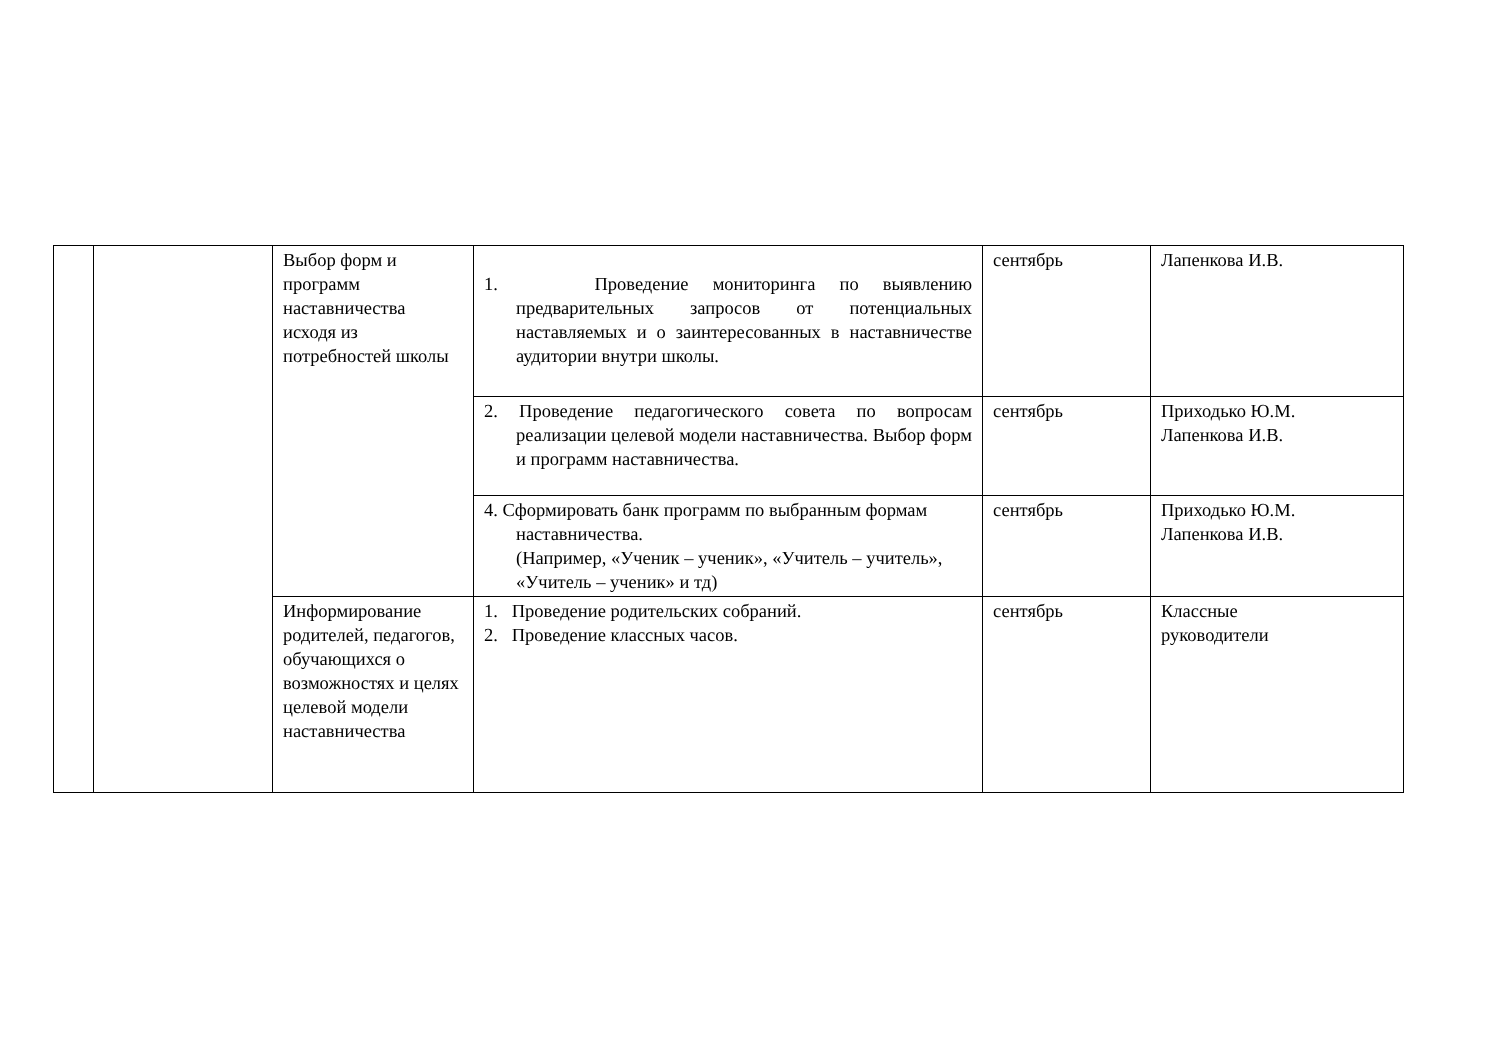| | | Выбор форм и программ наставничества исходя из потребностей школы | 1. Проведение мониторинга по выявлению предварительных запросов от потенциальных наставляемых и о заинтересованных в наставничестве аудитории внутри школы. | сентябрь | Лапенкова И.В. |
| | | | 2. Проведение педагогического совета по вопросам реализации целевой модели наставничества. Выбор форм и программ наставничества. | сентябрь | Приходько Ю.М. Лапенкова И.В. |
| | | | 4. Сформировать банк программ по выбранным формам наставничества. (Например, «Ученик – ученик», «Учитель – учитель», «Учитель – ученик» и тд) | сентябрь | Приходько Ю.М. Лапенкова И.В. |
| | | Информирование родителей, педагогов, обучающихся о возможностях и целях целевой модели наставничества | 1. Проведение родительских собраний. 2. Проведение классных часов. | сентябрь | Классные руководители |